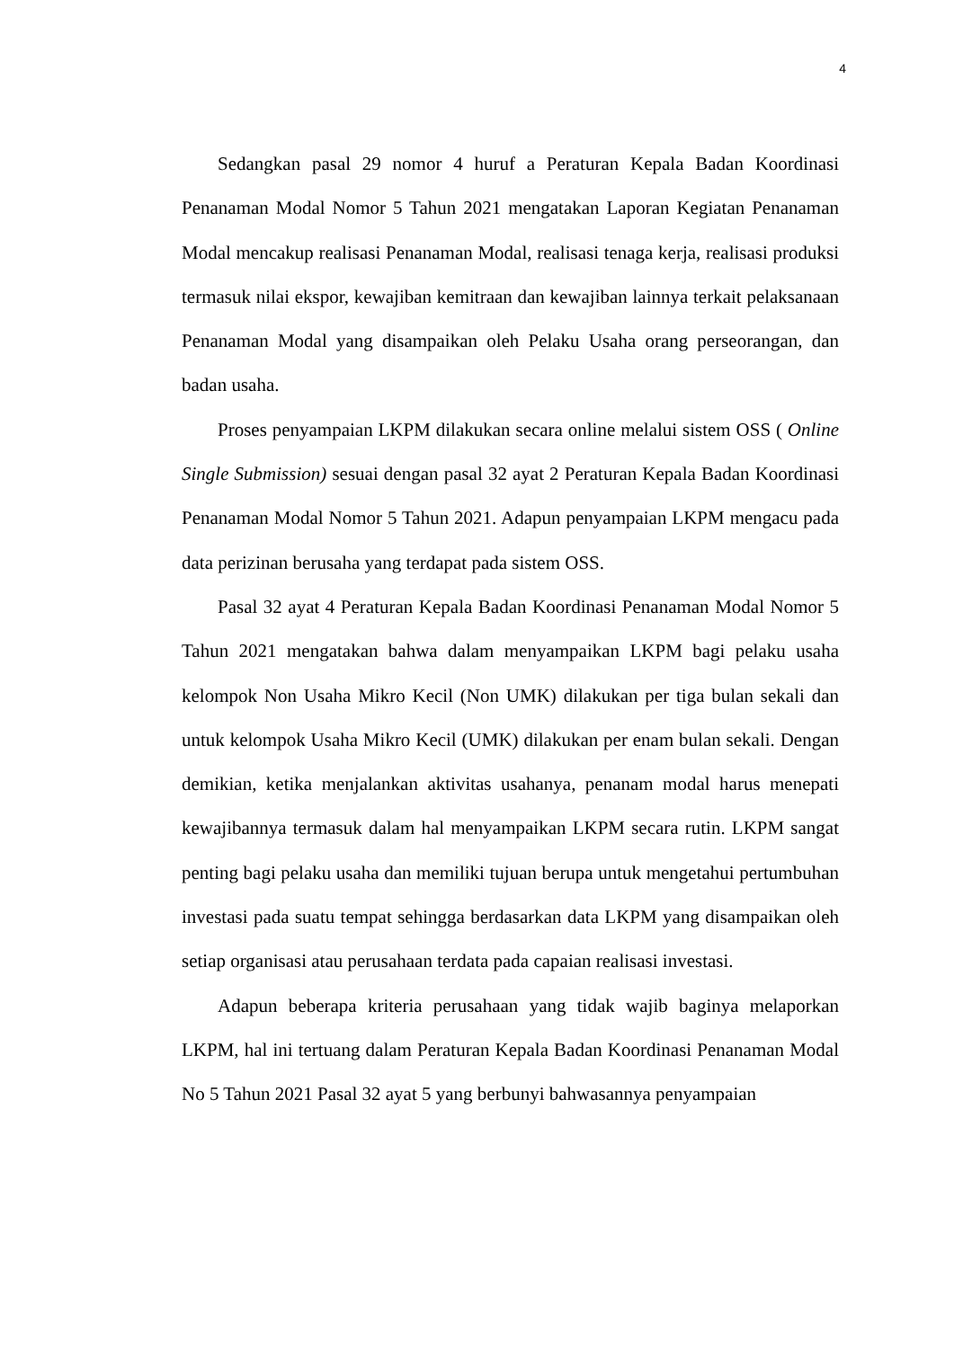4
Sedangkan pasal 29 nomor 4 huruf a Peraturan Kepala Badan Koordinasi Penanaman Modal Nomor 5 Tahun 2021 mengatakan Laporan Kegiatan Penanaman Modal mencakup realisasi Penanaman Modal, realisasi tenaga kerja, realisasi produksi termasuk nilai ekspor, kewajiban kemitraan dan kewajiban lainnya terkait pelaksanaan Penanaman Modal yang disampaikan oleh Pelaku Usaha orang perseorangan, dan badan usaha.
Proses penyampaian LKPM dilakukan secara online melalui sistem OSS ( Online Single Submission) sesuai dengan pasal 32 ayat 2 Peraturan Kepala Badan Koordinasi Penanaman Modal Nomor 5 Tahun 2021. Adapun penyampaian LKPM mengacu pada data perizinan berusaha yang terdapat pada sistem OSS.
Pasal 32 ayat 4 Peraturan Kepala Badan Koordinasi Penanaman Modal Nomor 5 Tahun 2021 mengatakan bahwa dalam menyampaikan LKPM bagi pelaku usaha kelompok Non Usaha Mikro Kecil (Non UMK) dilakukan per tiga bulan sekali dan untuk kelompok Usaha Mikro Kecil (UMK) dilakukan per enam bulan sekali. Dengan demikian, ketika menjalankan aktivitas usahanya, penanam modal harus menepati kewajibannya termasuk dalam hal menyampaikan LKPM secara rutin. LKPM sangat penting bagi pelaku usaha dan memiliki tujuan berupa untuk mengetahui pertumbuhan investasi pada suatu tempat sehingga berdasarkan data LKPM yang disampaikan oleh setiap organisasi atau perusahaan terdata pada capaian realisasi investasi.
Adapun beberapa kriteria perusahaan yang tidak wajib baginya melaporkan LKPM, hal ini tertuang dalam Peraturan Kepala Badan Koordinasi Penanaman Modal No 5 Tahun 2021 Pasal 32 ayat 5 yang berbunyi bahwasannya penyampaian